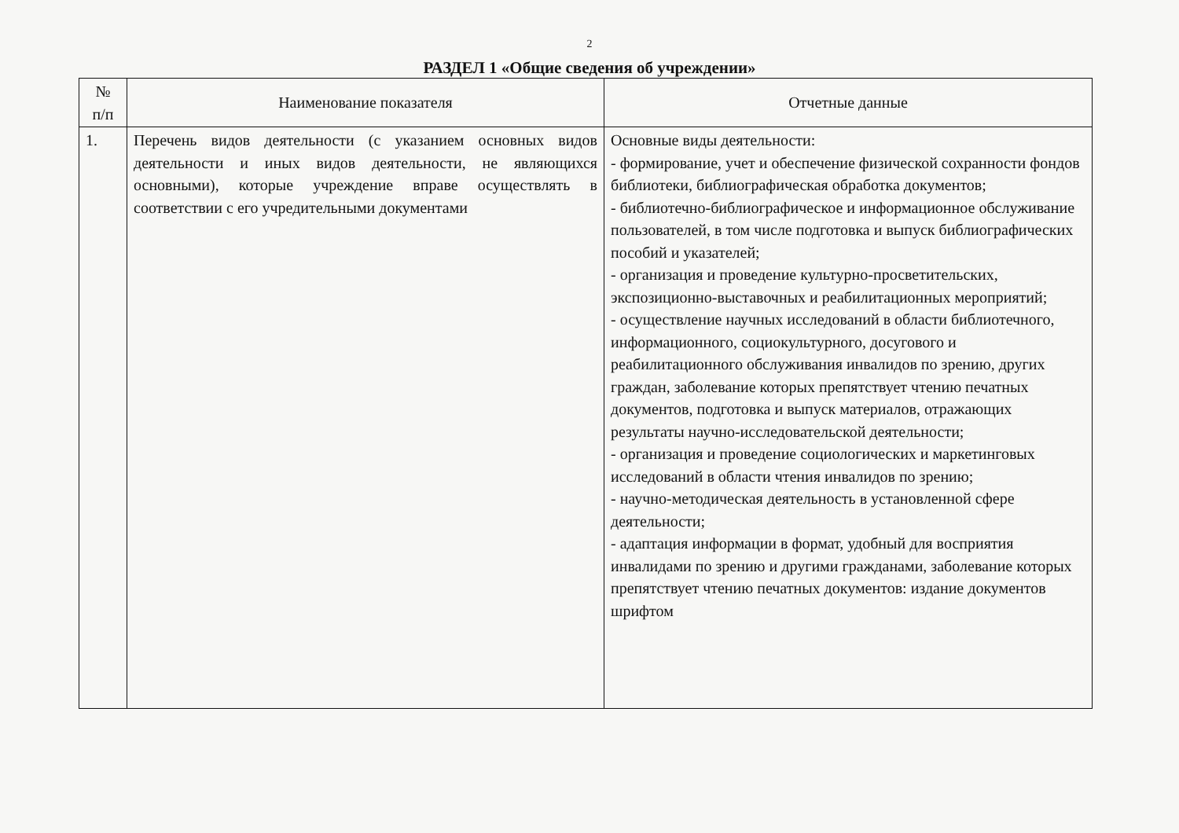2
РАЗДЕЛ 1 «Общие сведения об учреждении»
| № п/п | Наименование показателя | Отчетные данные |
| --- | --- | --- |
| 1. | Перечень видов деятельности (с указанием основных видов деятельности и иных видов деятельности, не являющихся основными), которые учреждение вправе осуществлять в соответствии с его учредительными документами | Основные виды деятельности: - формирование, учет и обеспечение физической сохранности фондов библиотеки, библиографическая обработка документов; - библиотечно-библиографическое и информационное обслуживание пользователей, в том числе подготовка и выпуск библиографических пособий и указателей; - организация и проведение культурно-просветительских, экспозиционно-выставочных и реабилитационных мероприятий; - осуществление научных исследований в области библиотечного, информационного, социокультурного, досугового и реабилитационного обслуживания инвалидов по зрению, других граждан, заболевание которых препятствует чтению печатных документов, подготовка и выпуск материалов, отражающих результаты научно-исследовательской деятельности; - организация и проведение социологических и маркетинговых исследований в области чтения инвалидов по зрению; - научно-методическая деятельность в установленной сфере деятельности; - адаптация информации в формат, удобный для восприятия инвалидами по зрению и другими гражданами, заболевание которых препятствует чтению печатных документов: издание документов шрифтом |